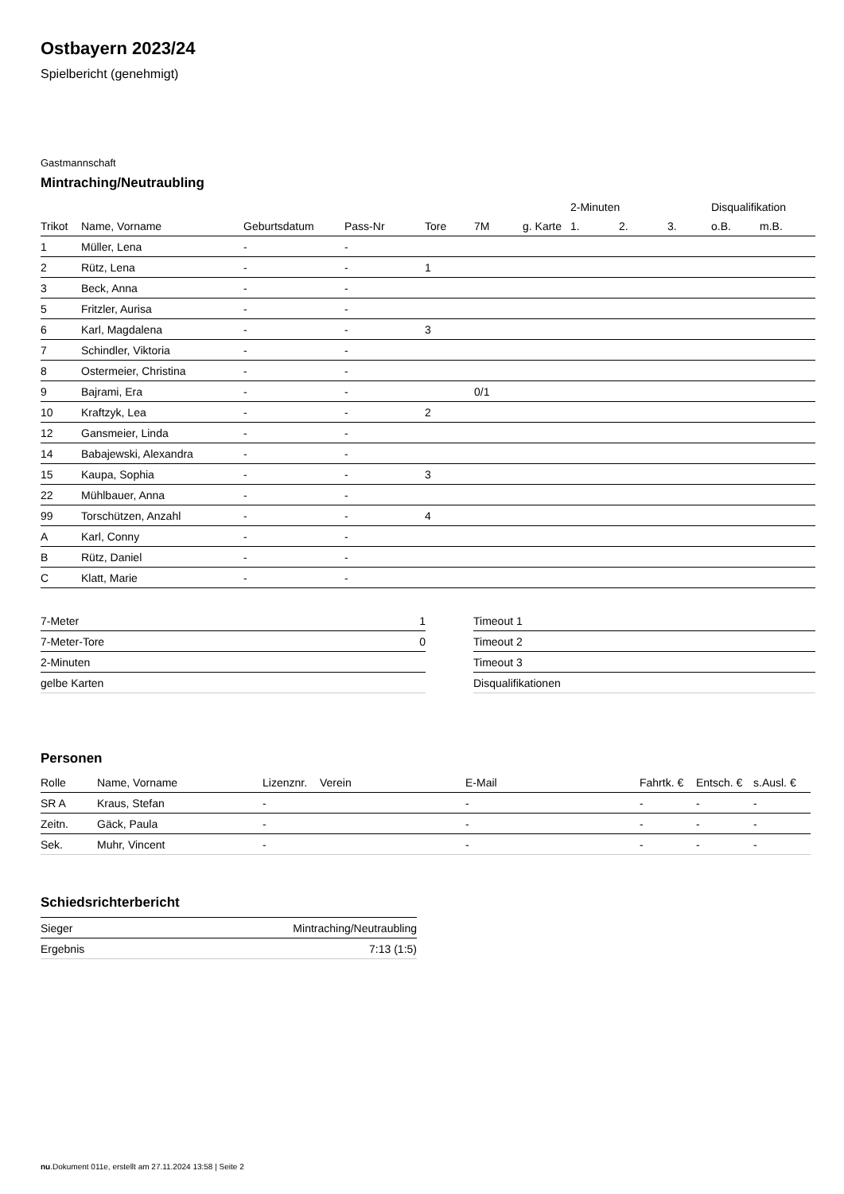Ostbayern 2023/24
Spielbericht (genehmigt)
Gastmannschaft
Mintraching/Neutraubling
| | | | | | | | 2-Minuten | | | Disqualifikation | |
| --- | --- | --- | --- | --- | --- | --- | --- | --- | --- | --- | --- |
| Trikot | Name, Vorname | Geburtsdatum | Pass-Nr | Tore | 7M | g. Karte | 1. | 2. | 3. | o.B. | m.B. |
| 1 | Müller, Lena | - | - | | | | | | | | |
| 2 | Rütz, Lena | - | - | 1 | | | | | | | |
| 3 | Beck, Anna | - | - | | | | | | | | |
| 5 | Fritzler, Aurisa | - | - | | | | | | | | |
| 6 | Karl, Magdalena | - | - | 3 | | | | | | | |
| 7 | Schindler, Viktoria | - | - | | | | | | | | |
| 8 | Ostermeier, Christina | - | - | | | | | | | | |
| 9 | Bajrami, Era | - | - | | 0/1 | | | | | | |
| 10 | Kraftzyk, Lea | - | - | 2 | | | | | | | |
| 12 | Gansmeier, Linda | - | - | | | | | | | | |
| 14 | Babajewski, Alexandra | - | - | | | | | | | | |
| 15 | Kaupa, Sophia | - | - | 3 | | | | | | | |
| 22 | Mühlbauer, Anna | - | - | | | | | | | | |
| 99 | Torschützen, Anzahl | - | - | 4 | | | | | | | |
| A | Karl, Conny | - | - | | | | | | | | |
| B | Rütz, Daniel | - | - | | | | | | | | |
| C | Klatt, Marie | - | - | | | | | | | | |
| 7-Meter | 1 |
| 7-Meter-Tore | 0 |
| 2-Minuten | |
| gelbe Karten | |
| Timeout 1 |
| Timeout 2 |
| Timeout 3 |
| Disqualifikationen |
Personen
| Rolle | Name, Vorname | Lizenznr. | Verein | E-Mail | Fahrtk. € | Entsch. € | s.Ausl. € |
| --- | --- | --- | --- | --- | --- | --- | --- |
| SR A | Kraus, Stefan | - | | - | - | - | - |
| Zeitn. | Gäck, Paula | - | | - | - | - | - |
| Sek. | Muhr, Vincent | - | | - | - | - | - |
Schiedsrichterbericht
| Sieger | Mintraching/Neutraubling |
| Ergebnis | 7:13 (1:5) |
nu.Dokument 011e, erstellt am 27.11.2024 13:58 | Seite 2